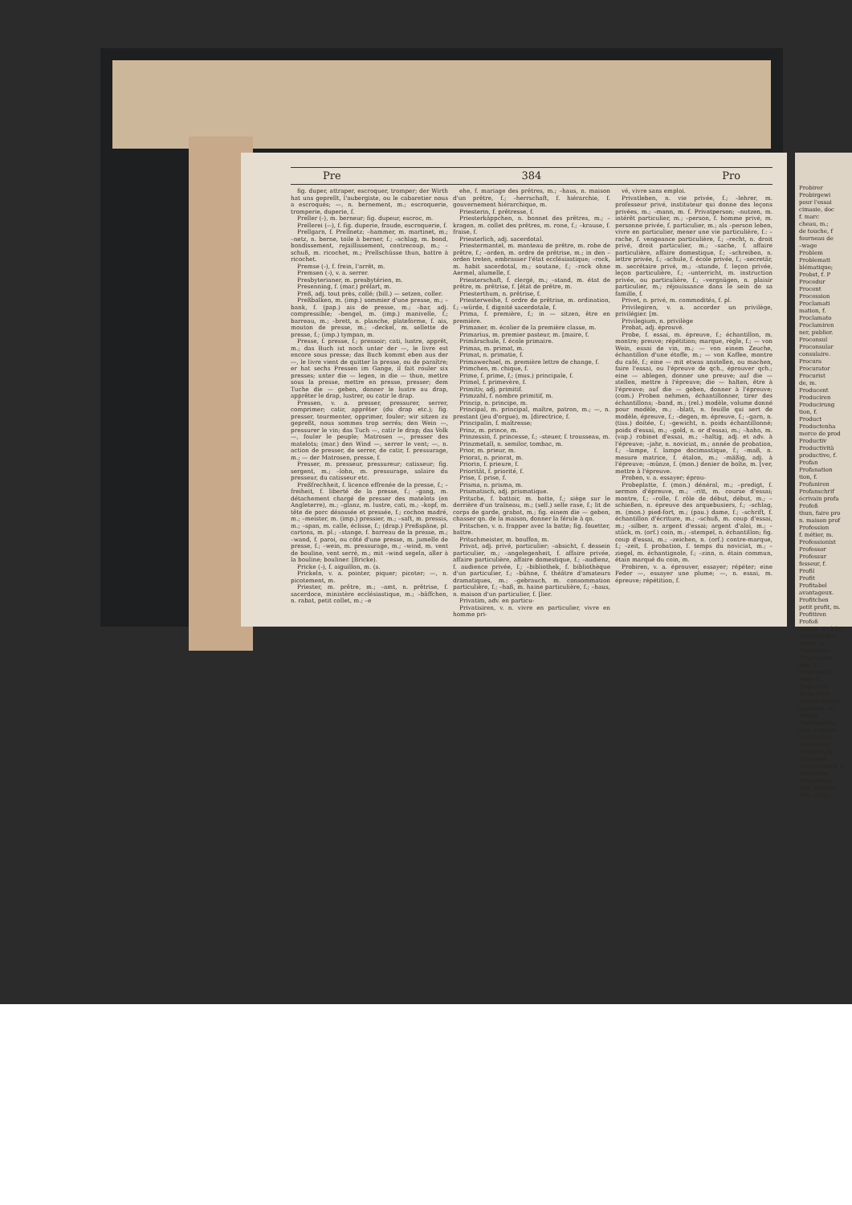Pre 384 Pro
fig. duper, attraper, escroquer, tromper; der Wirth hat uns geprellt, l'aubergiste, ou le cabaretier nous a escroqués; —, n. bernement, m.; escroquerie, tromperie, duperie, f.
Preller (⏑), m. berneur; fig. dupeur, escroc, m.
Prellerei (⏑⏑), f. fig. duperie, fraude, escroquerie, f.
Prellgarn, f. Prellnetz; –hammer, m. martinet, m.; –netz, n. berne, toile à berner, f.; –schlag, m. bond, bondissement, rejaillissement, contrecoup, m.; –schuß, m. ricochet, m.; Prellschüsse thun, battre à ricochet.
Premse (⏑), f. frein, l'arrêt, m.
Premsen (⏑), v. a. serrer.
Presbyterianer, m. presbytérien, m.
Presenning, f. (mar.) prélart, m.
Preß, adj. tout près, collé; (bill.) — setzen, coller.
Preßbalken, m. (imp.) sommier d'une presse, m.; –bank, f. (pap.) ais de presse, m.; –bar, adj. compressible; –bengel, m. (imp.) manivelle, f.; barreau, m.; –brett, n. planche, plateforme, f. ais, mouton de presse, m.; –deckel, m. sellette de presse, f.; (imp.) tympan, m.
Presse, f. presse, f.; pressoir; cati, lustre, apprêt, m.; das Buch ist noch unter der —, le livre est encore sous presse; das Buch kommt eben aus der —, le livre vient de quitter la presse, ou de paraître; er hat sechs Pressen im Gange, il fait rouler six presses; unter die — legen, in die — thun, mettre sous la presse, mettre en presse, presser; dem Tuche die — geben, donner le lustre au drap, apprêter le drap, lustrer, ou catir le drap.
Pressen, v. a. presser, pressurer, serrer, comprimer; catir, apprêter (du drap etc.); fig. presser, tourmenter, opprimer, fouler; wir sitzen zu gepreßt, nous sommes trop serrés; den Wein —, pressurer le vin; das Tuch —, catir le drap; das Volk —, fouler le peuple; Matrosen —, presser des matelots; (mar.) den Wind —, serrer le vent; —, n. action de presser, de serrer, de catir, f. pressurage, m.; — der Matrosen, presse, f.
Presser, m. presseur, pressureur; catisseur; fig. sergent, m.; –lohn, m. pressurage, salaire du presseur, du catisseur etc.
Preßfrechheit, f. licence effrenée de la presse, f.; –freiheit, f. liberté de la presse, f.; –gang, m. détachement chargé de presser des matelots (en Angleterre), m.; –glanz, m. lustre, cati, m.; –kopf, m. tête de porc désossée et pressée, f.; cochon madré, m.; –meister, m. (imp.) pressier, m.; –saft, m. pressis, m.; –span, m. calle, éclisse, f.; (drap.) Preßspäne, pl. cartons, m. pl.; –stange, f. barreau de la presse, m.; –wand, f. paroi, ou côté d'une presse, m. jumelle de presse, f.; –wein, m. pressurage, m.; –wind, m. vent de bouline, vent serré, m.; mit –wind segeln, aller à la bouline; bouliner. [Bricke).
Pricke (⏑), f. aiguillon, m. (s.
Prickeln, v. a. pointer, piquer; picoter; —, n. picotement, m.
Priester, m. prêtre, m.; –amt, n. prêtrise, f. sacerdoce, ministère ecclésiastique, m.; –bäffchen, n. rabat, petit collet, m.; –e
ehe, f. mariage des prêtres, m.; –haus, n. maison d'un prêtre, f.; –herrschaft, f. hiérarchie, f. gouvernement hiérarchique, m.
Priesterin, f. prêtresse, f.
Priesterkäppchen, n. bonnet des prêtres, m.; –kragen, m. collet des prêtres, m. rone, f.; –krause, f. fraise, f.
Priesterlich, adj. sacerdotal.
Priestermantel, m. manteau de prêtre, m. robe de prêtre, f.; –orden, m. ordre de prêtrise, m.; in den –orden treten, embrasser l'état ecclésiastique; –rock, m. habit sacerdotal, m.; soutane, f.; –rock ohne Aermel, alumelle, f.
Priesterschaft, f. clergé, m.; –stand, m. état de prêtre, m. prêtrise, f. [état de prêtre, m.
Priesterthum, n. prêtrise, f.
Priesterweihe, f. ordre de prêtrise, m. ordination, f.; –würde, f. dignité sacerdotale, f.
Prima, f. première, f.; in — sitzen, être en première.
Primaner, m. écolier de la première classe, m.
Primarius, m. premier pasteur, m. [maire, f.
Primärschule, f. école primaire.
Primas, m. primat, m.
Primat, n. primatie, f.
Primawechsel, m. première lettre de change, f.
Primchen, m. chique, f.
Prime, f. prime, f.; (mus.) principale, f.
Primel, f. primevère, f.
Primitiv, adj. primitif.
Primzahl, f. nombre primitif, m.
Princip, n. principe, m.
Principal, m. principal, maître, patron, m.; —, n. prestant (jeu d'orgue), m. [directrice, f.
Principalin, f. maîtresse;
Prinz, m. prince, m.
Prinzessin, f. princesse, f.; –steuer, f. trousseau, m.
Prinzmetall, n. semilor, tombac, m.
Prior, m. prieur, m.
Priorat, n. priorat, m.
Priorin, f. prieure, f.
Priorität, f. priorité, f.
Prise, f. prise, f.
Prisma, n. prisma, m.
Prismatisch, adj. prismatique.
Pritsche, f. battoir, m. batte, f.; siège sur le derrière d'un traîneau, m.; (sell.) selle rase, f.; lit de corps de garde, grabat, m.; fig. einem die — geben, chasser qn. de la maison, donner la férule à qn.
Pritschen, v. n. frapper avec la batte; fig. fouetter, battre.
Pritschmeister, m. bouffon, m.
Privat, adj. privé, particulier; –absicht, f. dessein particulier, m.; –angelegenheit, f. affaire privée, affaire particulière, affaire domestique, f.; –audienz, f. audience privée, f.; –bibliothek, f. bibliothèque d'un particulier, f.; –bühne, f. théâtre d'amateurs dramatiques, m.; –gebrauch, m. consommation particulière, f.; –haß, m. haine particulière, f.; –haus, n. maison d'un particulier, f. [lier.
Privatim, adv. en particu-
Privatisiren, v. n. vivre en particulier, vivre en homme pri-
vé, vivre sans emploi.
Privatleben, n. vie privée, f.; –lehrer, m. professeur privé, instituteur qui donne des leçons privées, m.; –mann, m. f. Privatperson; –nutzen, m. intérêt particulier, m.; –person, f. homme privé, m. personne privée, f. particulier, m.; als –person leben, vivre en particulier, mener une vie particulière, f.: –rache, f. vengeance particulière, f.; –recht, n. droit privé, droit particulier, m.; –sache, f. affaire particulière, affaire domestique, f.; –schreiben, n. lettre privée, f.; –schule, f. école privée, f.; –secretär, m. secrétaire privé, m.; –stunde, f. leçon privée, leçon particulière, f.; –unterricht, m. instruction privée, ou particulière, f.; –vergnügen, n. plaisir particulier, m.; réjouissance dans le sein de sa famille, f.
Privet, n. privé, m. commodités, f. pl.
Privilegiren, v. a. accorder un privilège, privilégier. [m.
Privilegium, n. privilège
Probat, adj. éprouvé.
Probe, f. essai, m. épreuve, f.; échantillon, m. montre; preuve; répétition; marque, règle, f.; — von Wein, essai de vin, m.; — von einem Zeuche, échantillon d'une étoffe, m.; — von Kaffee, montre du café, f.; eine — mit etwas anstellen, ou machen, faire l'essai, ou l'épreuve de qch., éprouver qch.; eine — ablegen, donner une preuve; auf die — stellen, mettre à l'épreuve; die — halten, être à l'épreuve; auf die — geben, donner à l'épreuve; (com.) Proben nehmen, échantillonner, tirer des échantillons; –band, m.; (rel.) modèle, volume donné pour modèle, m.; –blatt, n. feuille qui sert de modèle, épreuve, f.; –degen, m. épreuve, f.; –garn, n. (tiss.) doitée, f.; –gewicht, n. poids échantillonné; poids d'essai, m.; –gold, n. or d'essai, m.; –hahn, m. (vap.) robinet d'essai, m.; –haltig, adj. et adv. à l'épreuve; –jahr, n. noviciat, m.; année de probation, f.; –lampe, f. lampe docimastique, f.; –maß, n. mesure matrice, f. étalon, m.; –mäßig, adj. à l'épreuve; –münze, f. (mon.) denier de boîte, m. [ver, mettre à l'épreuve.
Proben, v. a. essayer; éprou-
Probeplatte, f. (mon.) dénéral, m.; –predigt, f. sermon d'épreuve, m.; –ritt, m. course d'essai; montre, f.; –rolle, f. rôle de début, début, m.; –schießen, n. épreuve des arquebusiers, f.; –schlag, m. (mon.) pied-fort, m.; (pau.) dame, f.; –schrift, f. échantillon d'écriture, m.; –schuß, m. coup d'essai, m.; –silber, n. argent d'essai; argent d'aloi, m.; –stück, m. (orf.) coin, m.; –stempel, n. échantillon; fig. coup d'essai, m.; –zeichen, n. (orf.) contre-marque, f.; –zeit, f. probation, f. temps du noviciat, m.; –ziegel, m. échantignole, f.; –zinn, n. étain commun, étain marqué du coin, m.
Probiren, v. a. éprouver, essayer; répéter; eine Feder —, essayer une plume; —, n. essai, m. épreuve; répétition, f.
Probirer
Probirgewi
pour l'essai
cimasie, doc
f. marc
cheau, m.;
de touche, f
fourneau de
–wage
Problem
Problemati
blématique;
Probst, f. P
Procedur
Procent
Procession
Proclamati
mation, f.
Proclamato
Proclamiren
ner, publier.
Proconsul
Proconsular
consulaire.
Procura
Procurator
Procurist
de, m.
Producent
Produciren
Producirung
tion, f.
Product
Productenha
merce de prod
Productiv
Productivitä
productive, f.
Profan
Profanation
tion, f.
Profaniren
Profanschrif
écrivain profa
Profeß
thun, faire pro
n. maison prof
Profession
f. métier, m.
Professionist
Professor
Professur
fesseur, f.
Profil
Profit
Profitabel
avantageux.
Profitchen
petit profit, m.
Profitiren
Profoß
verges, ou à ba
Prognostiker
queur, m.
Programm
Progression
sion, f.
Progressiv
Project
Projecteur
ou de plan
Prolegomener
gomènes, m.
Prolog
Prolongation
tion, f. aterm
Prolongiren
atermoyer,
Promemoria
Promesse
connaissance, f.
Promotion
Promoviren
voir, avancer;
Dict. allem.